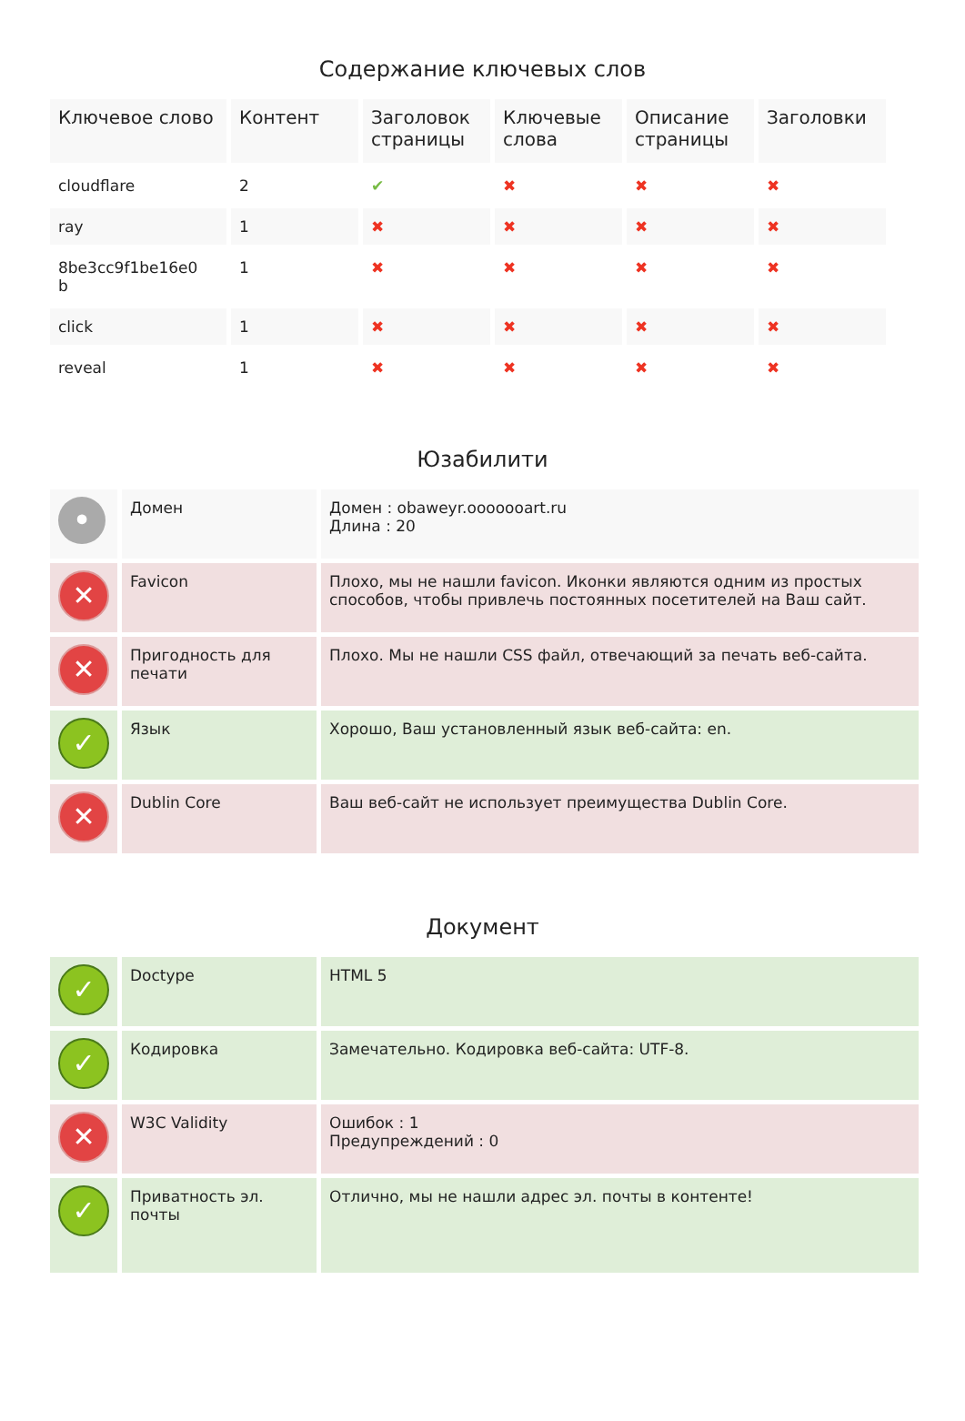Содержание ключевых слов
| Ключевое слово | Контент | Заголовок страницы | Ключевые слова | Описание страницы | Заголовки |
| --- | --- | --- | --- | --- | --- |
| cloudflare | 2 | ✔ | ✖ | ✖ | ✖ |
| ray | 1 | ✖ | ✖ | ✖ | ✖ |
| 8be3cc9f1be16e0 b | 1 | ✖ | ✖ | ✖ | ✖ |
| click | 1 | ✖ | ✖ | ✖ | ✖ |
| reveal | 1 | ✖ | ✖ | ✖ | ✖ |
Юзабилити
| • | Домен | Домен : obaweyr.ooooooart.ru Длина : 20 |
| ✕ | Favicon | Плохо, мы не нашли favicon. Иконки являются одним из простых способов, чтобы привлечь постоянных посетителей на Ваш сайт. |
| ✕ | Пригодность для печати | Плохо. Мы не нашли CSS файл, отвечающий за печать веб-сайта. |
| ✓ | Язык | Хорошо, Ваш установленный язык веб-сайта: en. |
| ✕ | Dublin Core | Ваш веб-сайт не использует преимущества Dublin Core. |
Документ
| ✓ | Doctype | HTML 5 |
| ✓ | Кодировка | Замечательно. Кодировка веб-сайта: UTF-8. |
| ✕ | W3C Validity | Ошибок : 1 Предупреждений : 0 |
| ✓ | Приватность эл. почты | Отлично, мы не нашли адрес эл. почты в контенте! |